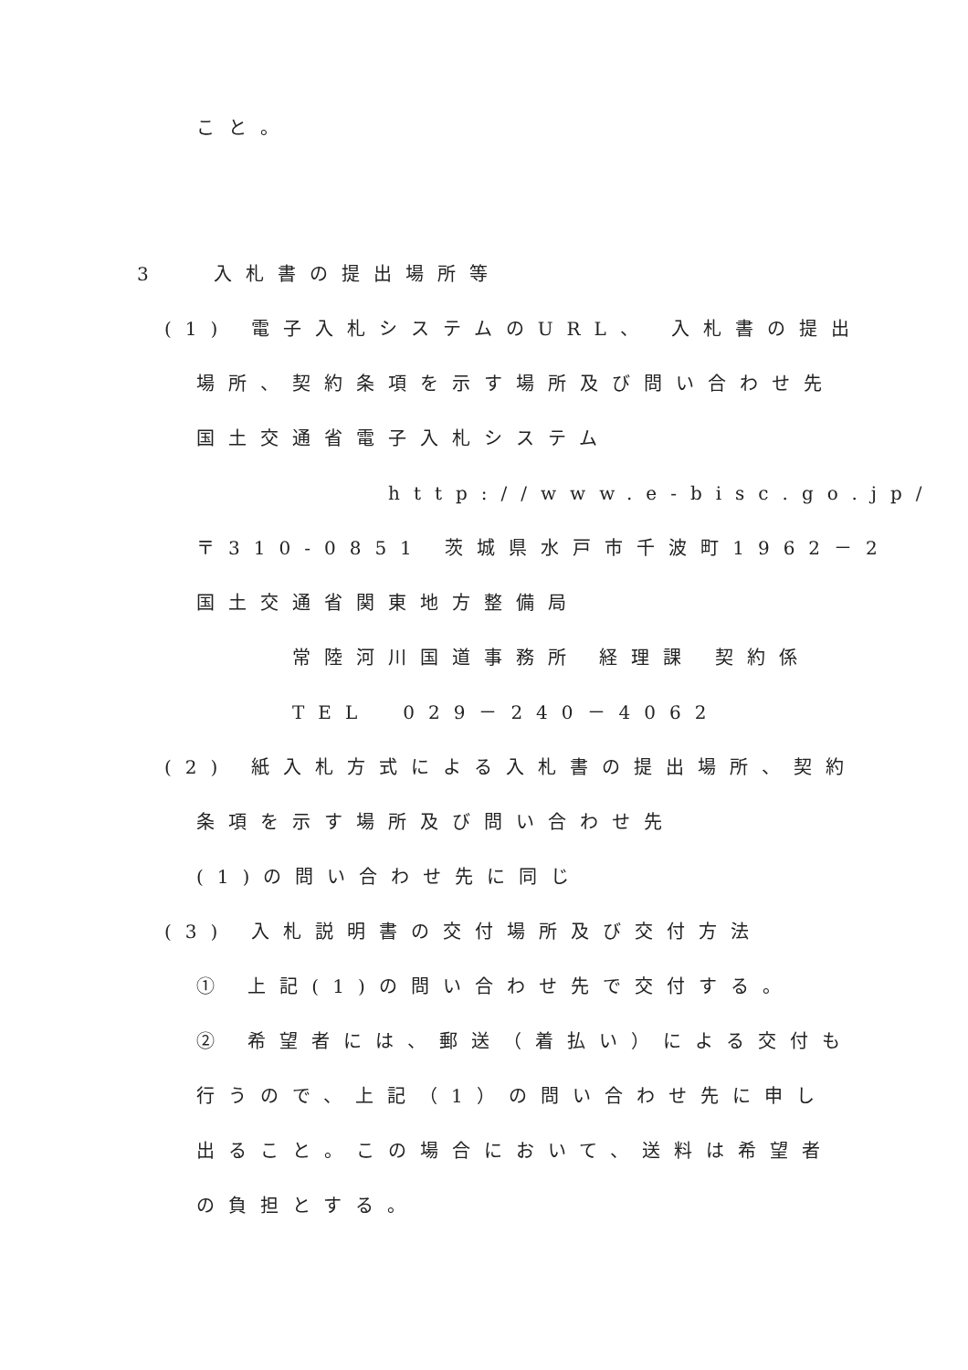こと。
3　 入札書の提出場所等
(1) 電子入札システムのURL、 入札書の提出
場所、契約条項を示す場所及び問い合わせ先
国土交通省電子入札システム
http://www.e-bisc.go.jp/
〒310-0851 茨城県水戸市千波町1962－2
国土交通省関東地方整備局
常陸河川国道事務所 経理課 契約係
TEL　029－240－4062
(2) 紙入札方式による入札書の提出場所、契約
条項を示す場所及び問い合わせ先
(1)の問い合わせ先に同じ
(3) 入札説明書の交付場所及び交付方法
① 上記(1)の問い合わせ先で交付する。
② 希望者には、郵送（着払い）による交付も
行うので、上記（1）の問い合わせ先に申し
出ること。この場合において、送料は希望者
の負担とする。